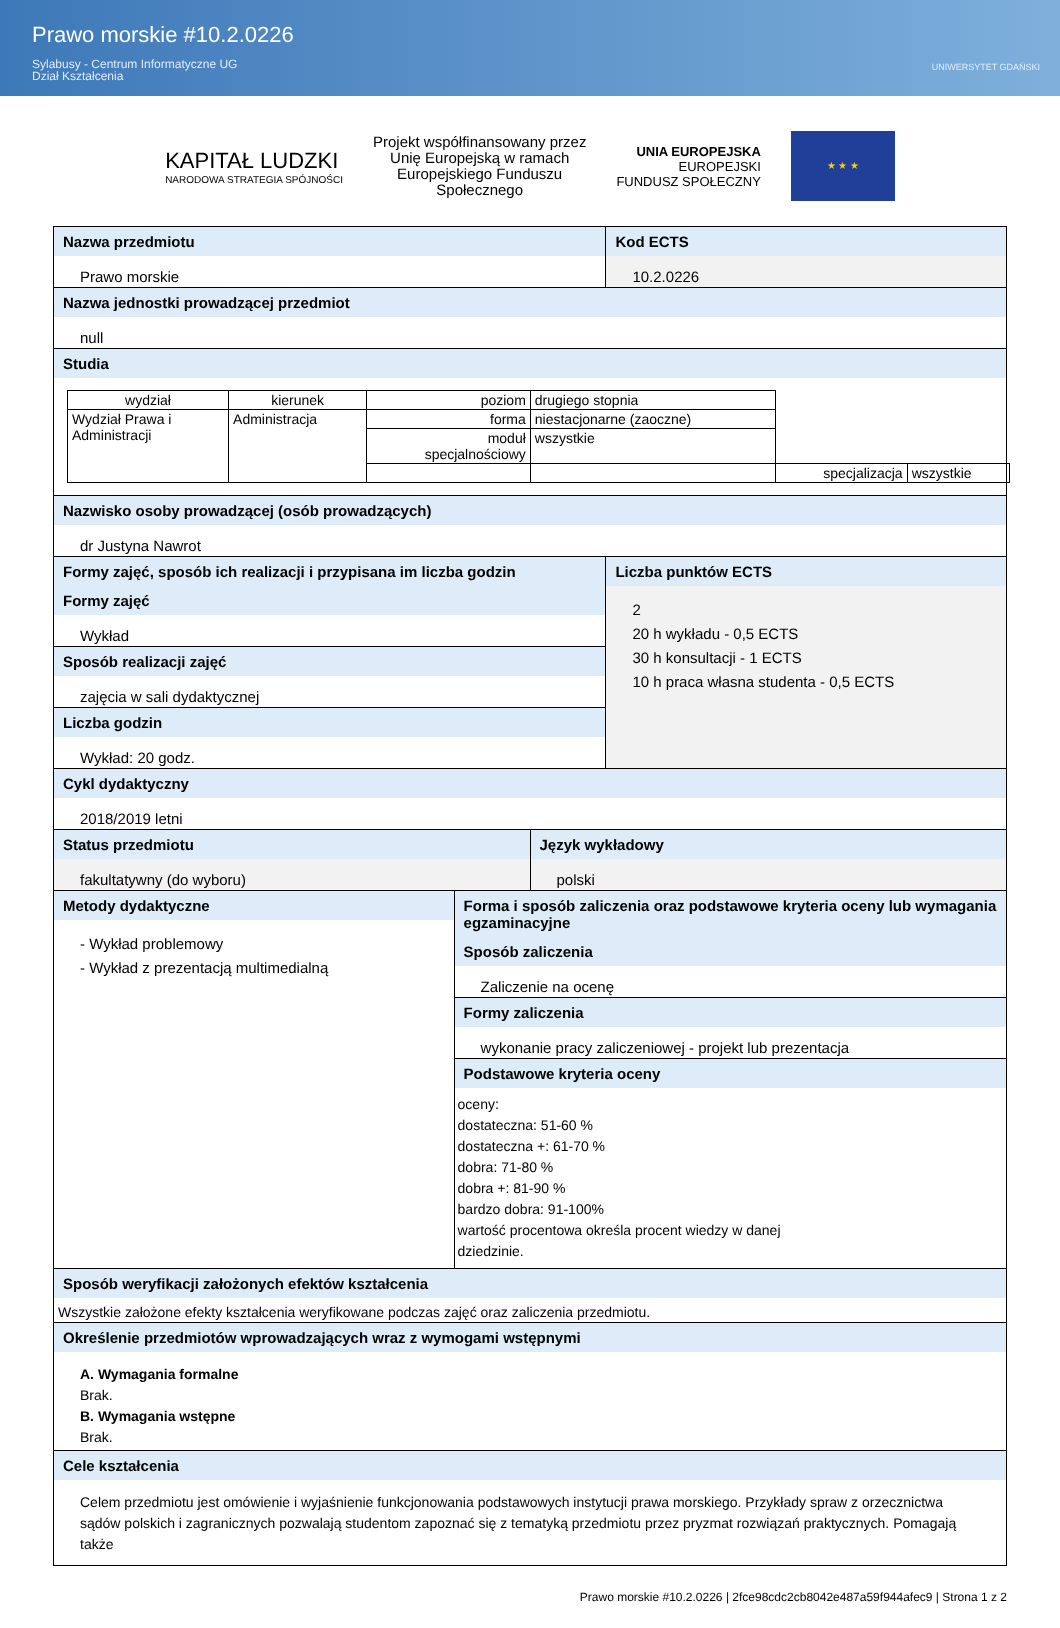Prawo morskie #10.2.0226
Sylabusy - Centrum Informatyczne UG
Dział Kształcenia
UNIWERSYTET GDAŃSKI
KAPITAŁ LUDZKI
NARODOWA STRATEGIA SPÓJNOŚCI
Projekt współfinansowany przez
Unię Europejską w ramach
Europejskiego Funduszu
Społecznego
UNIA EUROPEJSKA
EUROPEJSKI
FUNDUSZ SPOŁECZNY
★ ★ ★
Nazwa przedmiotu
Prawo morskie
Kod ECTS
10.2.0226
Nazwa jednostki prowadzącej przedmiot
null
Studia
| wydział | kierunek | poziom | drugiego stopnia | | |
| Wydział Prawa i Administracji | Administracja | forma | niestacjonarne (zaoczne) | | |
| | | moduł specjalnościowy | wszystkie | | |
| | | | | specjalizacja | wszystkie |
Nazwisko osoby prowadzącej (osób prowadzących)
dr Justyna Nawrot
Formy zajęć, sposób ich realizacji i przypisana im liczba godzin
Formy zajęć
Wykład
Sposób realizacji zajęć
zajęcia w sali dydaktycznej
Liczba godzin
Wykład: 20 godz.
Liczba punktów ECTS
2
20 h wykładu - 0,5 ECTS
30 h konsultacji - 1 ECTS
10 h praca własna studenta - 0,5 ECTS
Cykl dydaktyczny
2018/2019 letni
Status przedmiotu
fakultatywny (do wyboru)
Język wykładowy
polski
Metody dydaktyczne
- Wykład problemowy
- Wykład z prezentacją multimedialną
Forma i sposób zaliczenia oraz podstawowe kryteria oceny lub wymagania egzaminacyjne
Sposób zaliczenia
Zaliczenie na ocenę
Formy zaliczenia
wykonanie pracy zaliczeniowej - projekt lub prezentacja
Podstawowe kryteria oceny
oceny:
dostateczna: 51-60 %
dostateczna +: 61-70 %
dobra: 71-80 %
dobra +: 81-90 %
bardzo dobra: 91-100%
wartość procentowa określa procent wiedzy w danej
dziedzinie.
Sposób weryfikacji założonych efektów kształcenia
Wszystkie założone efekty kształcenia weryfikowane podczas zajęć oraz zaliczenia przedmiotu.
Określenie przedmiotów wprowadzających wraz z wymogami wstępnymi
A. Wymagania formalne
Brak.
B. Wymagania wstępne
Brak.
Cele kształcenia
Celem przedmiotu jest omówienie i wyjaśnienie funkcjonowania podstawowych instytucji prawa morskiego. Przykłady spraw z orzecznictwa sądów polskich i zagranicznych pozwalają studentom zapoznać się z tematyką przedmiotu przez pryzmat rozwiązań praktycznych. Pomagają także
Prawo morskie #10.2.0226 | 2fce98cdc2cb8042e487a59f944afec9 | Strona 1 z 2